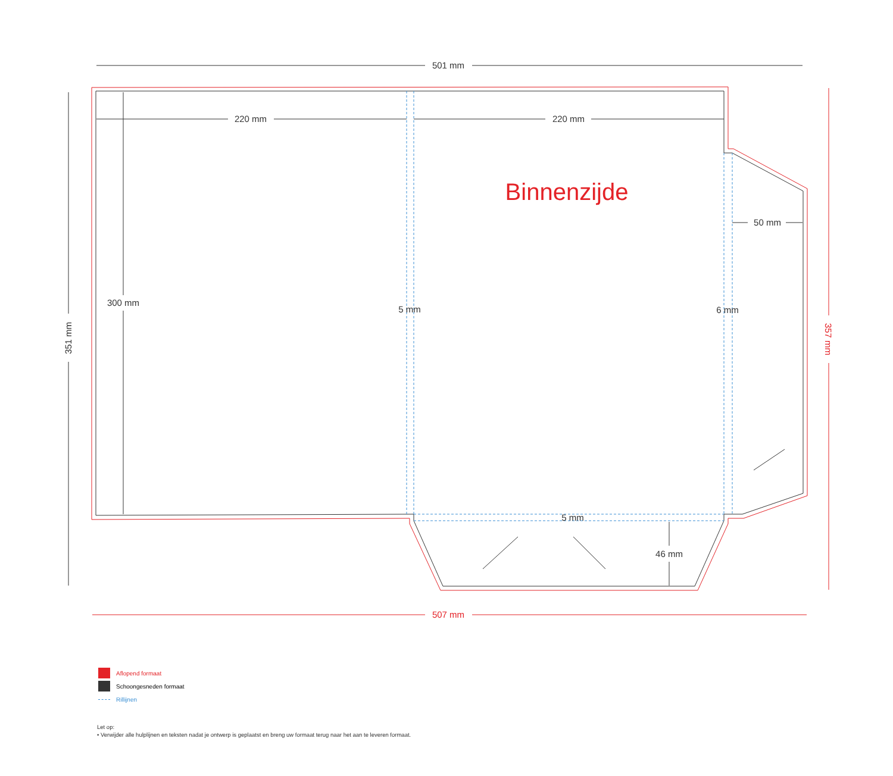501 mm
220 mm
220 mm
300 mm
5 mm
6 mm
50 mm
5 mm
46 mm
351 mm
507 mm
357 mm
Binnenzijde
Aflopend formaat
Schoongesneden formaat
Rillijnen
Let op:
• Verwijder alle hulplijnen en teksten nadat je ontwerp is geplaatst en breng uw formaat terug naar het aan te leveren formaat.